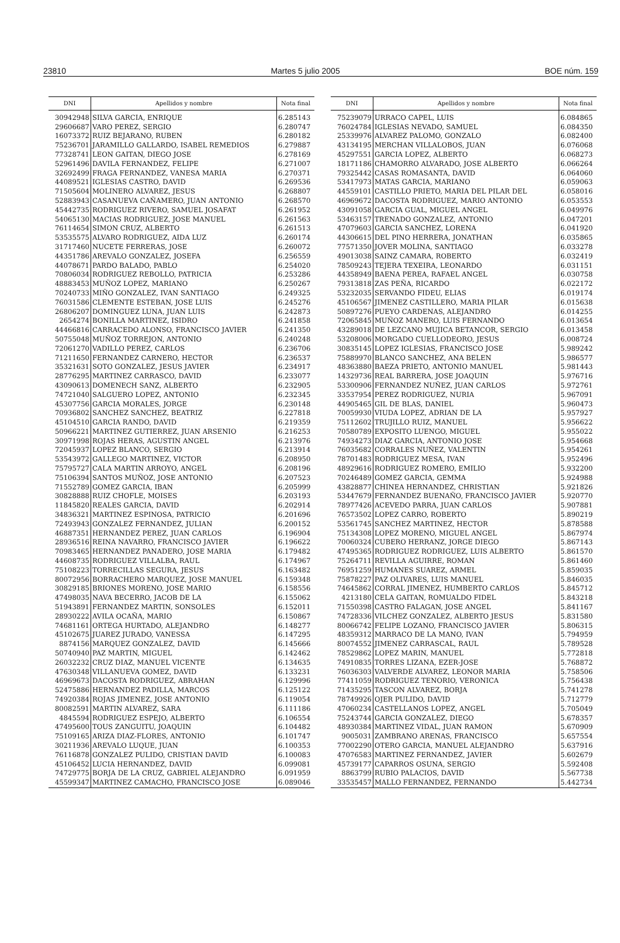23810 Martes 5 julio 2005 BOE núm. 159
| DNI | Apellidos y nombre | Nota final |
| --- | --- | --- |
| 30942948 | SILVA GARCIA, ENRIQUE | 6.285143 |
| 29606687 | VARO PEREZ, SERGIO | 6.280747 |
| 16073372 | RUIZ BEJARANO, RUBEN | 6.280182 |
| 75236701 | JARAMILLO GALLARDO, ISABEL REMEDIOS | 6.279887 |
| 77328741 | LEON GAITAN, DIEGO JOSE | 6.278169 |
| 52961496 | DAVILA FERNANDEZ, FELIPE | 6.271007 |
| 32692499 | FRAGA FERNANDEZ, VANESA MARIA | 6.270371 |
| 44089521 | IGLESIAS CASTRO, DAVID | 6.269536 |
| 71505604 | MOLINERO ALVAREZ, JESUS | 6.268807 |
| 52883943 | CASANUEVA CAÑAMERO, JUAN ANTONIO | 6.268570 |
| 45442735 | RODRIGUEZ RIVERO, SAMUEL JOSAFAT | 6.261952 |
| 54065130 | MACIAS RODRIGUEZ, JOSE MANUEL | 6.261563 |
| 76114654 | SIMON CRUZ, ALBERTO | 6.261513 |
| 53535575 | ALVARO RODRIGUEZ, AIDA LUZ | 6.260174 |
| 31717460 | NUCETE FERRERAS, JOSE | 6.260072 |
| 44351786 | AREVALO GONZALEZ, JOSEFA | 6.256559 |
| 44078671 | PARDO BALADO, PABLO | 6.254020 |
| 70806034 | RODRIGUEZ REBOLLO, PATRICIA | 6.253286 |
| 48883453 | MUÑOZ LOPEZ, MARIANO | 6.250267 |
| 70240733 | MIÑO GONZALEZ, IVAN SANTIAGO | 6.249325 |
| 76031586 | CLEMENTE ESTEBAN, JOSE LUIS | 6.245276 |
| 26806207 | DOMINGUEZ LUNA, JUAN LUIS | 6.242873 |
| 2654274 | BONILLA MARTINEZ, ISIDRO | 6.241858 |
| 44466816 | CARRACEDO ALONSO, FRANCISCO JAVIER | 6.241350 |
| 50755048 | MUÑOZ TORREJON, ANTONIO | 6.240248 |
| 72061270 | VADILLO PEREZ, CARLOS | 6.236706 |
| 71211650 | FERNANDEZ CARNERO, HECTOR | 6.236537 |
| 35321631 | SOTO GONZALEZ, JESUS JAVIER | 6.234917 |
| 28776295 | MARTINEZ CARRASCO, DAVID | 6.233077 |
| 43090613 | DOMENECH SANZ, ALBERTO | 6.232905 |
| 74721040 | SALGUERO LOPEZ, ANTONIO | 6.232345 |
| 45307756 | GARCIA MORALES, JORGE | 6.230148 |
| 70936802 | SANCHEZ SANCHEZ, BEATRIZ | 6.227818 |
| 45104510 | GARCIA RANDO, DAVID | 6.219359 |
| 50966221 | MARTINEZ GUTIERREZ, JUAN ARSENIO | 6.216253 |
| 30971998 | ROJAS HERAS, AGUSTIN ANGEL | 6.213976 |
| 72045937 | LOPEZ BLANCO, SERGIO | 6.213914 |
| 53543972 | GALLEGO MARTINEZ, VICTOR | 6.208950 |
| 75795727 | CALA MARTIN ARROYO, ANGEL | 6.208196 |
| 75106394 | SANTOS MUÑOZ, JOSE ANTONIO | 6.207523 |
| 71552789 | GOMEZ GARCIA, IBAN | 6.205999 |
| 30828888 | RUIZ CHOFLE, MOISES | 6.203193 |
| 11845820 | REALES GARCIA, DAVID | 6.202914 |
| 34836321 | MARTINEZ ESPINOSA, PATRICIO | 6.201696 |
| 72493943 | GONZALEZ FERNANDEZ, JULIAN | 6.200152 |
| 46887351 | HERNANDEZ PEREZ, JUAN CARLOS | 6.196904 |
| 28936516 | REINA NAVARRO, FRANCISCO JAVIER | 6.196622 |
| 70983465 | HERNANDEZ PANADERO, JOSE MARIA | 6.179482 |
| 44608735 | RODRIGUEZ VILLALBA, RAUL | 6.174967 |
| 75108223 | TORRECILLAS SEGURA, JESUS | 6.163482 |
| 80072956 | BORRACHERO MARQUEZ, JOSE MANUEL | 6.159348 |
| 30829185 | BRIONES MORENO, JOSE MARIO | 6.158556 |
| 47498035 | NAVA BECERRO, JACOB DE LA | 6.155062 |
| 51943891 | FERNANDEZ MARTIN, SONSOLES | 6.152011 |
| 28930222 | AVILA OCAÑA, MARIO | 6.150867 |
| 74681161 | ORTEGA HURTADO, ALEJANDRO | 6.148277 |
| 45102675 | JUAREZ JURADO, VANESSA | 6.147295 |
| 8874156 | MARQUEZ GONZALEZ, DAVID | 6.145666 |
| 50740940 | PAZ MARTIN, MIGUEL | 6.142462 |
| 26032232 | CRUZ DIAZ, MANUEL VICENTE | 6.134635 |
| 47630348 | VILLANUEVA GOMEZ, DAVID | 6.133231 |
| 46969673 | DACOSTA RODRIGUEZ, ABRAHAN | 6.129996 |
| 52475886 | HERNANDEZ PADILLA, MARCOS | 6.125122 |
| 74920384 | ROJAS JIMENEZ, JOSE ANTONIO | 6.119054 |
| 80082591 | MARTIN ALVAREZ, SARA | 6.111186 |
| 4845594 | RODRIGUEZ ESPEJO, ALBERTO | 6.106554 |
| 47495600 | TOUS ZANGUITU, JOAQUIN | 6.104482 |
| 75109165 | ARIZA DIAZ-FLORES, ANTONIO | 6.101747 |
| 30211936 | AREVALO LUQUE, JUAN | 6.100353 |
| 76116878 | GONZALEZ PULIDO, CRISTIAN DAVID | 6.100083 |
| 45106452 | LUCIA HERNANDEZ, DAVID | 6.099081 |
| 74729775 | BORJA DE LA CRUZ, GABRIEL ALEJANDRO | 6.091959 |
| 45599347 | MARTINEZ CAMACHO, FRANCISCO JOSE | 6.089046 |
| DNI | Apellidos y nombre | Nota final |
| --- | --- | --- |
| 75239079 | URRACO CAPEL, LUIS | 6.084865 |
| 76024784 | IGLESIAS NEVADO, SAMUEL | 6.084350 |
| 25339976 | ALVAREZ PALOMO, GONZALO | 6.082400 |
| 43134195 | MERCHAN VILLALOBOS, JUAN | 6.076068 |
| 45297551 | GARCIA LOPEZ, ALBERTO | 6.068273 |
| 18171186 | CHAMORRO ALVARADO, JOSE ALBERTO | 6.066264 |
| 79325442 | CASAS ROMASANTA, DAVID | 6.064060 |
| 53417973 | MATAS GARCIA, MARIANO | 6.059063 |
| 44559101 | CASTILLO PRIETO, MARIA DEL PILAR DEL | 6.058016 |
| 46969672 | DACOSTA RODRIGUEZ, MARIO ANTONIO | 6.053553 |
| 43091058 | GARCIA GUAL, MIGUEL ANGEL | 6.049976 |
| 53463157 | TRENADO GONZALEZ, ANTONIO | 6.047201 |
| 47079603 | GARCIA SANCHEZ, LORENA | 6.041920 |
| 44306615 | DEL PINO HERRERA, JONATHAN | 6.035865 |
| 77571350 | JOVER MOLINA, SANTIAGO | 6.033278 |
| 49013038 | SAINZ CAMARA, ROBERTO | 6.032419 |
| 78509243 | TEJERA TEXEIRA, LEONARDO | 6.031151 |
| 44358949 | BAENA PEREA, RAFAEL ANGEL | 6.030758 |
| 79313818 | ZAS PEÑA, RICARDO | 6.022172 |
| 53232035 | SERVANDO FIDEU, ELIAS | 6.019174 |
| 45106567 | JIMENEZ CASTILLERO, MARIA PILAR | 6.015638 |
| 50897276 | PUEYO CARDENAS, ALEJANDRO | 6.014255 |
| 72065845 | MUÑOZ MANERO, LUIS FERNANDO | 6.013654 |
| 43289018 | DE LEZCANO MUJICA BETANCOR, SERGIO | 6.013458 |
| 53208006 | MORGADO CUELLODEORO, JESUS | 6.008724 |
| 30835145 | LOPEZ IGLESIAS, FRANCISCO JOSE | 5.989242 |
| 75889970 | BLANCO SANCHEZ, ANA BELEN | 5.986577 |
| 48363880 | BAEZA PRIETO, ANTONIO MANUEL | 5.981443 |
| 14329736 | REAL BARRERA, JOSE JOAQUIN | 5.976716 |
| 53300906 | FERNANDEZ NUÑEZ, JUAN CARLOS | 5.972761 |
| 33537954 | PEREZ RODRIGUEZ, NURIA | 5.967091 |
| 44905465 | GIL DE BLAS, DANIEL | 5.960473 |
| 70059930 | VIUDA LOPEZ, ADRIAN DE LA | 5.957927 |
| 75112602 | TRUJILLO RUIZ, MANUEL | 5.956622 |
| 70580789 | EXPOSITO LUENGO, MIGUEL | 5.955022 |
| 74934273 | DIAZ GARCIA, ANTONIO JOSE | 5.954668 |
| 76035682 | CORRALES NUÑEZ, VALENTIN | 5.954261 |
| 78701483 | RODRIGUEZ MESA, IVAN | 5.952496 |
| 48929616 | RODRIGUEZ ROMERO, EMILIO | 5.932200 |
| 70246489 | GOMEZ GARCIA, GEMMA | 5.924988 |
| 43828877 | CHINEA HERNANDEZ, CHRISTIAN | 5.921826 |
| 53447679 | FERNANDEZ BUENAÑO, FRANCISCO JAVIER | 5.920770 |
| 78977426 | ACEVEDO PARRA, JUAN CARLOS | 5.907881 |
| 76573502 | LOPEZ CARRO, ROBERTO | 5.890219 |
| 53561745 | SANCHEZ MARTINEZ, HECTOR | 5.878588 |
| 75134308 | LOPEZ MORENO, MIGUEL ANGEL | 5.867974 |
| 70060324 | CUBERO HERRANZ, JORGE DIEGO | 5.867143 |
| 47495365 | RODRIGUEZ RODRIGUEZ, LUIS ALBERTO | 5.861570 |
| 75264711 | REVILLA AGUIRRE, ROMAN | 5.861460 |
| 76951259 | HUMANES SUAREZ, ARMEL | 5.859035 |
| 75878227 | PAZ OLIVARES, LUIS MANUEL | 5.846035 |
| 74645862 | CORRAL JIMENEZ, HUMBERTO CARLOS | 5.845712 |
| 4213180 | CELA GAITAN, ROMUALDO FIDEL | 5.843218 |
| 71550398 | CASTRO FALAGAN, JOSE ANGEL | 5.841167 |
| 74728336 | VILCHEZ GONZALEZ, ALBERTO JESUS | 5.831580 |
| 80066742 | FELIPE LOZANO, FRANCISCO JAVIER | 5.806315 |
| 48359312 | MARRACO DE LA MANO, IVAN | 5.794959 |
| 80074552 | JIMENEZ CARRASCAL, RAUL | 5.789528 |
| 78529862 | LOPEZ MARIN, MANUEL | 5.772818 |
| 74910835 | TORRES LIZANA, EZER-JOSE | 5.768872 |
| 76036303 | VALVERDE ALVAREZ, LEONOR MARIA | 5.758506 |
| 77411059 | RODRIGUEZ TENORIO, VERONICA | 5.756438 |
| 71435295 | TASCON ALVAREZ, BORJA | 5.741278 |
| 78749926 | OJER PULIDO, DAVID | 5.712779 |
| 47060234 | CASTELLANOS LOPEZ, ANGEL | 5.705049 |
| 75243744 | GARCIA GONZALEZ, DIEGO | 5.678357 |
| 48930384 | MARTINEZ VIDAL, JUAN RAMON | 5.670909 |
| 9005031 | ZAMBRANO ARENAS, FRANCISCO | 5.657554 |
| 77002290 | OTERO GARCIA, MANUEL ALEJANDRO | 5.637916 |
| 47076583 | MARTINEZ FERNANDEZ, JAVIER | 5.602679 |
| 45739177 | CAPARROS OSUNA, SERGIO | 5.592408 |
| 8863799 | RUBIO PALACIOS, DAVID | 5.567738 |
| 33535457 | MALLO FERNANDEZ, FERNANDO | 5.442734 |